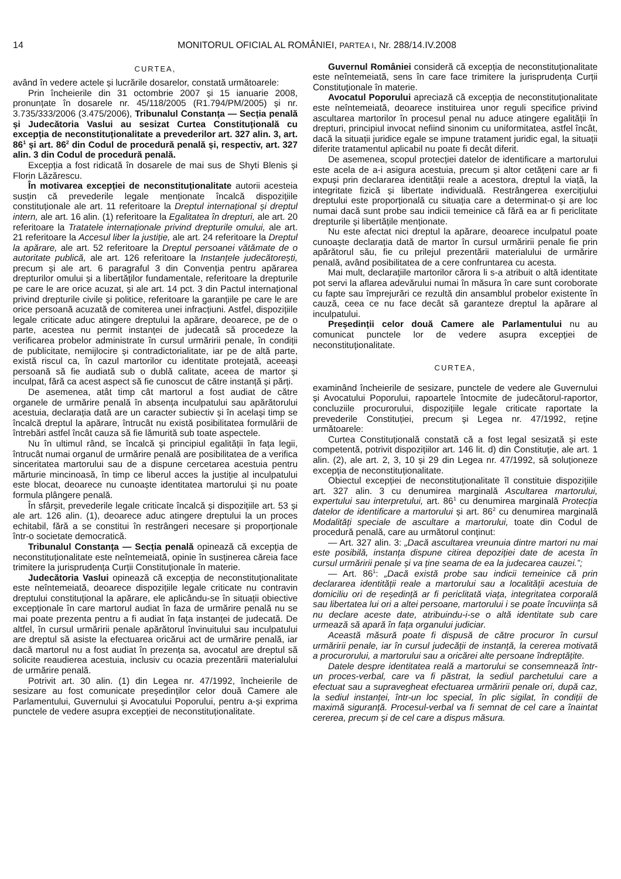14 MONITORUL OFICIAL AL ROMÂNIEI, PARTEA I, Nr. 288/14.IV.2008
CURTEA,
având în vedere actele și lucrările dosarelor, constată următoarele:
Prin încheierile din 31 octombrie 2007 și 15 ianuarie 2008, pronunțate în dosarele nr. 45/118/2005 (R1.794/PM/2005) și nr. 3.735/333/2006 (3.475/2006), Tribunalul Constanța — Secția penală și Judecătoria Vaslui au sesizat Curtea Constituțională cu excepția de neconstituționalitate a prevederilor art. 327 alin. 3, art. 86<sup>1</sup> și art. 86<sup>2</sup> din Codul de procedură penală și, respectiv, art. 327 alin. 3 din Codul de procedură penală.
Excepția a fost ridicată în dosarele de mai sus de Shyti Blenis și Florin Lăzărescu.
În motivarea excepției de neconstituționalitate autorii acesteia susțin că prevederile legale menționate încalcă dispozițiile constituționale ale art. 11 referitoare la Dreptul internațional și dreptul intern, ale art. 16 alin. (1) referitoare la Egalitatea în drepturi, ale art. 20 referitoare la Tratatele internaționale privind drepturile omului, ale art. 21 referitoare la Accesul liber la justiție, ale art. 24 referitoare la Dreptul la apărare, ale art. 52 referitoare la Dreptul persoanei vătămate de o autoritate publică, ale art. 126 referitoare la Instanțele judecătorești, precum și ale art. 6 paragraful 3 din Convenția pentru apărarea drepturilor omului și a libertăților fundamentale, referitoare la drepturile pe care le are orice acuzat, și ale art. 14 pct. 3 din Pactul internațional privind drepturile civile și politice, referitoare la garanțiile pe care le are orice persoană acuzată de comiterea unei infracțiuni. Astfel, dispozițiile legale criticate aduc atingere dreptului la apărare, deoarece, pe de o parte, acestea nu permit instanței de judecată să procedeze la verificarea probelor administrate în cursul urmăririi penale, în condiții de publicitate, nemijlocire și contradictorialitate, iar pe de altă parte, există riscul ca, în cazul martorilor cu identitate protejată, aceeași persoană să fie audiată sub o dublă calitate, aceea de martor și inculpat, fără ca acest aspect să fie cunoscut de către instanță și părți.
De asemenea, atât timp cât martorul a fost audiat de către organele de urmărire penală în absența inculpatului sau apărătorului acestuia, declarația dată are un caracter subiectiv și în același timp se încalcă dreptul la apărare, întrucât nu există posibilitatea formulării de întrebări astfel încât cauza să fie lămurită sub toate aspectele.
Nu în ultimul rând, se încalcă și principiul egalității în fața legii, întrucât numai organul de urmărire penală are posibilitatea de a verifica sinceritatea martorului sau de a dispune cercetarea acestuia pentru mărturie mincinoasă, în timp ce liberul acces la justiție al inculpatului este blocat, deoarece nu cunoaște identitatea martorului și nu poate formula plângere penală.
În sfârșit, prevederile legale criticate încalcă și dispozițiile art. 53 și ale art. 126 alin. (1), deoarece aduc atingere dreptului la un proces echitabil, fără a se constitui în restrângeri necesare și proporționale într-o societate democratică.
Tribunalul Constanța — Secția penală opinează că excepția de neconstituționalitate este neîntemeiată, opinie în susținerea căreia face trimitere la jurisprudența Curții Constituționale în materie.
Judecătoria Vaslui opinează că excepția de neconstituționalitate este neîntemeiată, deoarece dispozițiile legale criticate nu contravin dreptului constituțional la apărare, ele aplicându-se în situații obiective excepționale în care martorul audiat în faza de urmărire penală nu se mai poate prezenta pentru a fi audiat în fața instanței de judecată. De altfel, în cursul urmăririi penale apărătorul învinuitului sau inculpatului are dreptul să asiste la efectuarea oricărui act de urmărire penală, iar dacă martorul nu a fost audiat în prezența sa, avocatul are dreptul să solicite reaudierea acestuia, inclusiv cu ocazia prezentării materialului de urmărire penală.
Potrivit art. 30 alin. (1) din Legea nr. 47/1992, încheierile de sesizare au fost comunicate președinților celor două Camere ale Parlamentului, Guvernului și Avocatului Poporului, pentru a-și exprima punctele de vedere asupra excepției de neconstituționalitate.
Guvernul României consideră că excepția de neconstituționalitate este neîntemeiată, sens în care face trimitere la jurisprudența Curții Constituționale în materie.
Avocatul Poporului apreciază că excepția de neconstituționalitate este neîntemeiată, deoarece instituirea unor reguli specifice privind ascultarea martorilor în procesul penal nu aduce atingere egalității în drepturi, principiul invocat nefiind sinonim cu uniformitatea, astfel încât, dacă la situații juridice egale se impune tratament juridic egal, la situații diferite tratamentul aplicabil nu poate fi decât diferit.
De asemenea, scopul protecției datelor de identificare a martorului este acela de a-i asigura acestuia, precum și altor cetățeni care ar fi expuși prin declararea identității reale a acestora, dreptul la viață, la integritate fizică și libertate individuală. Restrângerea exercițiului dreptului este proporțională cu situația care a determinat-o și are loc numai dacă sunt probe sau indicii temeinice că fără ea ar fi periclitate drepturile și libertățile menționate.
Nu este afectat nici dreptul la apărare, deoarece inculpatul poate cunoaște declarația dată de martor în cursul urmăririi penale fie prin apărătorul său, fie cu prilejul prezentării materialului de urmărire penală, având posibilitatea de a cere confruntarea cu acesta.
Mai mult, declarațiile martorilor cărora li s-a atribuit o altă identitate pot servi la aflarea adevărului numai în măsura în care sunt coroborate cu fapte sau împrejurări ce rezultă din ansamblul probelor existente în cauză, ceea ce nu face decât să garanteze dreptul la apărare al inculpatului.
Președinții celor două Camere ale Parlamentului nu au comunicat punctele lor de vedere asupra excepției de neconstituționalitate.
CURTEA,
examinând încheierile de sesizare, punctele de vedere ale Guvernului și Avocatului Poporului, rapoartele întocmite de judecătorul-raportor, concluziile procurorului, dispozițiile legale criticate raportate la prevederile Constituției, precum și Legea nr. 47/1992, reține următoarele:
Curtea Constituțională constată că a fost legal sesizată și este competentă, potrivit dispozițiilor art. 146 lit. d) din Constituție, ale art. 1 alin. (2), ale art. 2, 3, 10 și 29 din Legea nr. 47/1992, să soluționeze excepția de neconstituționalitate.
Obiectul excepției de neconstituționalitate îl constituie dispozițiile art. 327 alin. 3 cu denumirea marginală Ascultarea martorului, expertului sau interpretului, art. 86<sup>1</sup> cu denumirea marginală Protecția datelor de identificare a martorului și art. 86<sup>2</sup> cu denumirea marginală Modalități speciale de ascultare a martorului, toate din Codul de procedură penală, care au următorul conținut:
— Art. 327 alin. 3: „Dacă ascultarea vreunuia dintre martori nu mai este posibilă, instanța dispune citirea depoziției date de acesta în cursul urmăririi penale și va ține seama de ea la judecarea cauzei.”;
— Art. 86<sup>1</sup>: „Dacă există probe sau indicii temeinice că prin declararea identității reale a martorului sau a localității acestuia de domiciliu ori de reședință ar fi periclitată viața, integritatea corporală sau libertatea lui ori a altei persoane, martorului i se poate încuviința să nu declare aceste date, atribuindu-i-se o altă identitate sub care urmează să apară în fața organului judiciar.
Această măsură poate fi dispusă de către procuror în cursul urmăririi penale, iar în cursul judecății de instanță, la cererea motivată a procurorului, a martorului sau a oricărei alte persoane îndreptățite.
Datele despre identitatea reală a martorului se consemnează într-un proces-verbal, care va fi păstrat, la sediul parchetului care a efectuat sau a supravegheat efectuarea urmăririi penale ori, după caz, la sediul instanței, într-un loc special, în plic sigilat, în condiții de maximă siguranță. Procesul-verbal va fi semnat de cel care a înaintat cererea, precum și de cel care a dispus măsura.